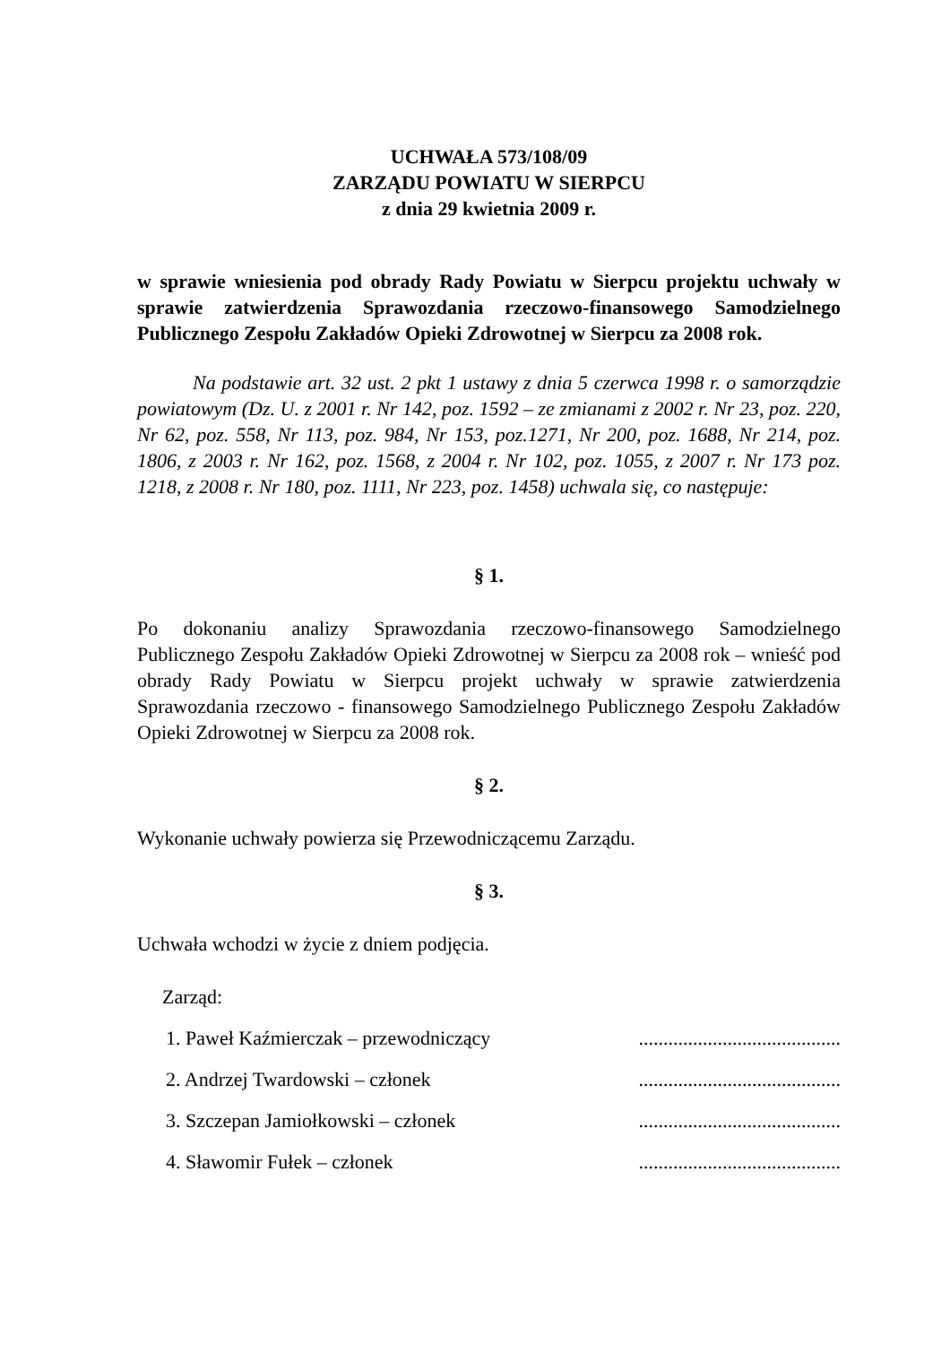UCHWAŁA 573/108/09
ZARZĄDU POWIATU W SIERPCU
z dnia 29 kwietnia 2009 r.
w sprawie wniesienia pod obrady Rady Powiatu w Sierpcu projektu uchwały w sprawie zatwierdzenia Sprawozdania rzeczowo-finansowego Samodzielnego Publicznego Zespołu Zakładów Opieki Zdrowotnej w Sierpcu za 2008 rok.
Na podstawie art. 32 ust. 2 pkt 1 ustawy z dnia 5 czerwca 1998 r. o samorządzie powiatowym (Dz. U. z 2001 r. Nr 142, poz. 1592 – ze zmianami z 2002 r. Nr 23, poz. 220, Nr 62, poz. 558, Nr 113, poz. 984, Nr 153, poz.1271, Nr 200, poz. 1688, Nr 214, poz. 1806, z 2003 r. Nr 162, poz. 1568, z 2004 r. Nr 102, poz. 1055, z 2007 r. Nr 173 poz. 1218, z 2008 r. Nr 180, poz. 1111, Nr 223, poz. 1458) uchwala się, co następuje:
§ 1.
Po dokonaniu analizy Sprawozdania rzeczowo-finansowego Samodzielnego Publicznego Zespołu Zakładów Opieki Zdrowotnej w Sierpcu za 2008 rok – wnieść pod obrady Rady Powiatu w Sierpcu projekt uchwały w sprawie zatwierdzenia Sprawozdania rzeczowo - finansowego Samodzielnego Publicznego Zespołu Zakładów Opieki Zdrowotnej w Sierpcu za 2008 rok.
§ 2.
Wykonanie uchwały powierza się Przewodniczącemu Zarządu.
§ 3.
Uchwała wchodzi w życie z dniem podjęcia.
Zarząd:
1. Paweł Kaźmierczak – przewodniczący.........................................
2. Andrzej Twardowski – członek.........................................
3. Szczepan Jamiołkowski – członek.........................................
4. Sławomir Fułek – członek.........................................